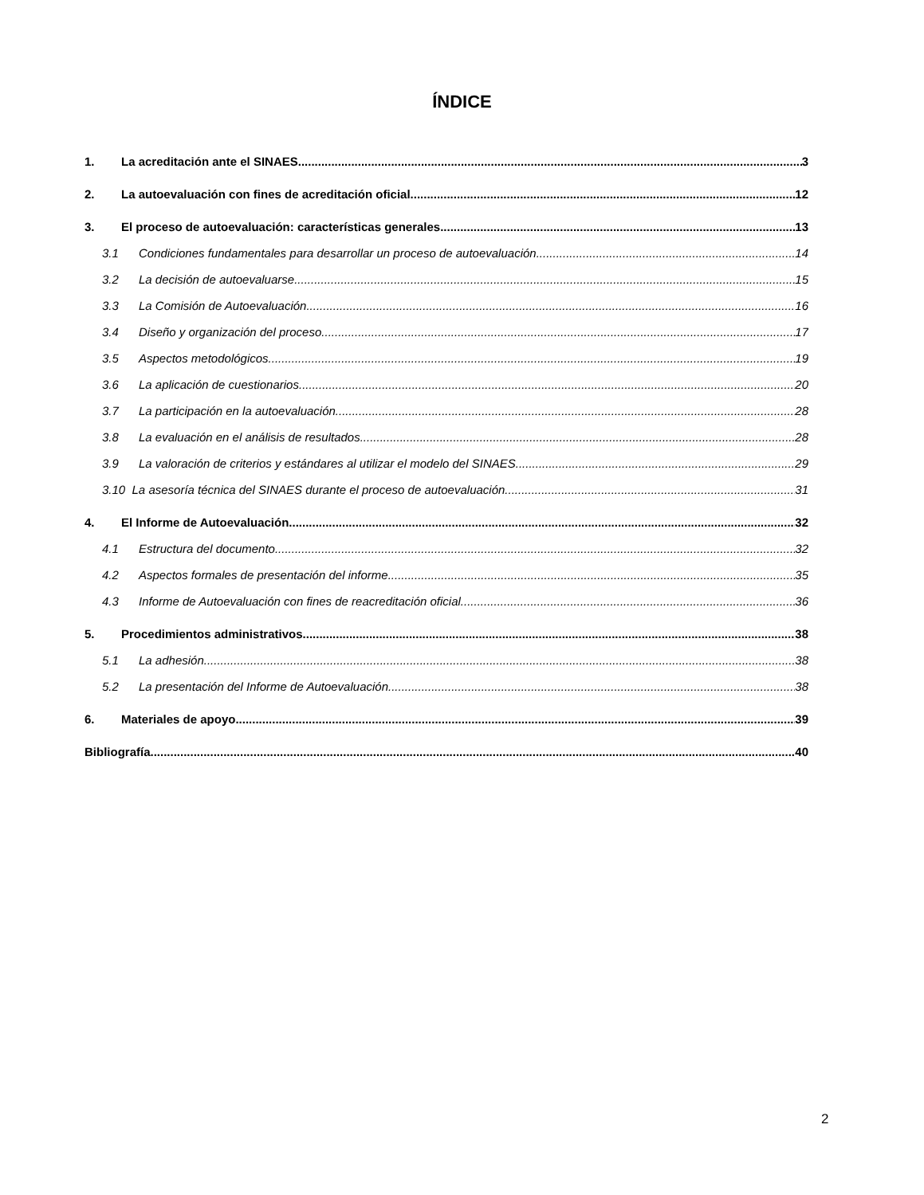ÍNDICE
1. La acreditación ante el SINAES 3
2. La autoevaluación con fines de acreditación oficial 12
3. El proceso de autoevaluación: características generales 13
3.1 Condiciones fundamentales para desarrollar un proceso de autoevaluación 14
3.2 La decisión de autoevaluarse 15
3.3 La Comisión de Autoevaluación 16
3.4 Diseño y organización del proceso 17
3.5 Aspectos metodológicos 19
3.6 La aplicación de cuestionarios 20
3.7 La participación en la autoevaluación 28
3.8 La evaluación en el análisis de resultados 28
3.9 La valoración de criterios y estándares al utilizar el modelo del SINAES 29
3.10 La asesoría técnica del SINAES durante el proceso de autoevaluación 31
4. El Informe de Autoevaluación 32
4.1 Estructura del documento 32
4.2 Aspectos formales de presentación del informe 35
4.3 Informe de Autoevaluación con fines de reacreditación oficial 36
5. Procedimientos administrativos 38
5.1 La adhesión 38
5.2 La presentación del Informe de Autoevaluación 38
6. Materiales de apoyo 39
Bibliografía 40
2